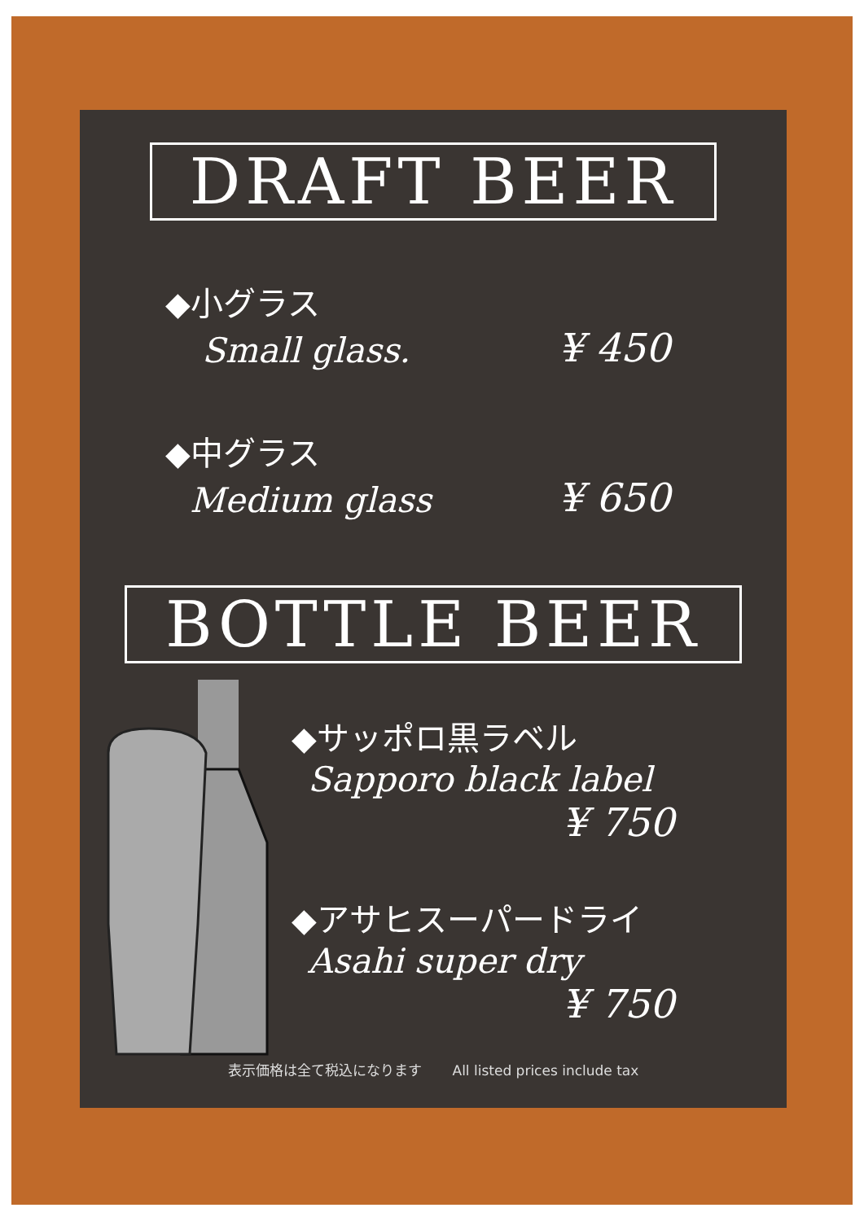DRAFT BEER
◆小グラス
Small glass.
¥ 450
◆中グラス
Medium glass
¥ 650
BOTTLE BEER
◆サッポロ黒ラベル
Sapporo black label
¥ 750
◆アサヒスーパードライ
Asahi super dry
¥ 750
表示価格は全て税込になります All listed prices include tax